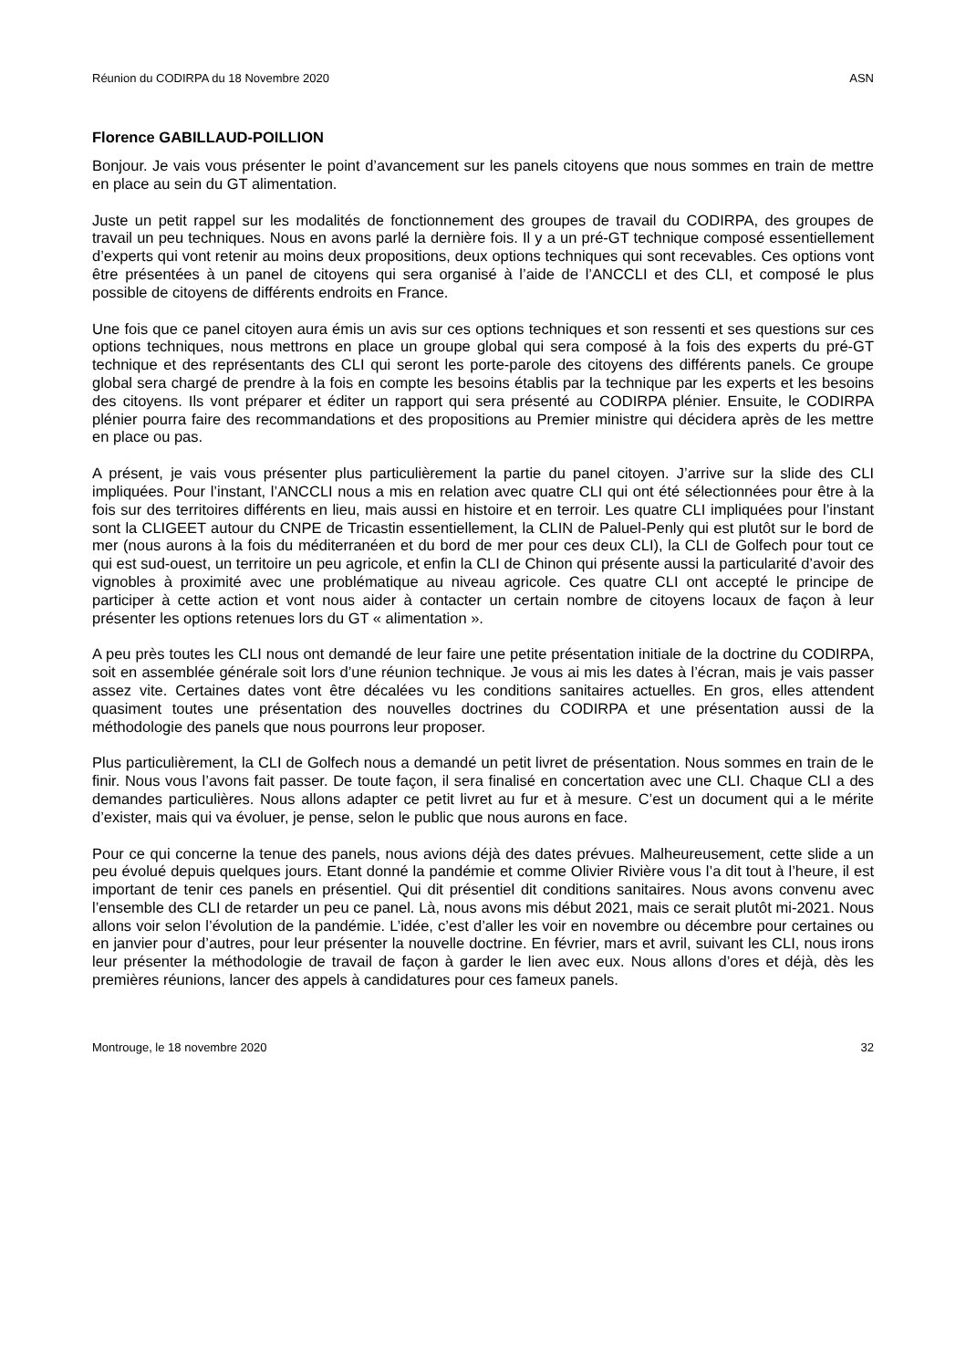Réunion du CODIRPA du 18 Novembre 2020 ASN
Florence GABILLAUD-POILLION
Bonjour. Je vais vous présenter le point d’avancement sur les panels citoyens que nous sommes en train de mettre en place au sein du GT alimentation.
Juste un petit rappel sur les modalités de fonctionnement des groupes de travail du CODIRPA, des groupes de travail un peu techniques. Nous en avons parlé la dernière fois. Il y a un pré-GT technique composé essentiellement d’experts qui vont retenir au moins deux propositions, deux options techniques qui sont recevables. Ces options vont être présentées à un panel de citoyens qui sera organisé à l’aide de l’ANCCLI et des CLI, et composé le plus possible de citoyens de différents endroits en France.
Une fois que ce panel citoyen aura émis un avis sur ces options techniques et son ressenti et ses questions sur ces options techniques, nous mettrons en place un groupe global qui sera composé à la fois des experts du pré-GT technique et des représentants des CLI qui seront les porte-parole des citoyens des différents panels. Ce groupe global sera chargé de prendre à la fois en compte les besoins établis par la technique par les experts et les besoins des citoyens. Ils vont préparer et éditer un rapport qui sera présenté au CODIRPA plénier. Ensuite, le CODIRPA plénier pourra faire des recommandations et des propositions au Premier ministre qui décidera après de les mettre en place ou pas.
A présent, je vais vous présenter plus particulièrement la partie du panel citoyen. J’arrive sur la slide des CLI impliquées. Pour l’instant, l’ANCCLI nous a mis en relation avec quatre CLI qui ont été sélectionnées pour être à la fois sur des territoires différents en lieu, mais aussi en histoire et en terroir. Les quatre CLI impliquées pour l’instant sont la CLIGEET autour du CNPE de Tricastin essentiellement, la CLIN de Paluel-Penly qui est plutôt sur le bord de mer (nous aurons à la fois du méditerranéen et du bord de mer pour ces deux CLI), la CLI de Golfech pour tout ce qui est sud-ouest, un territoire un peu agricole, et enfin la CLI de Chinon qui présente aussi la particularité d’avoir des vignobles à proximité avec une problématique au niveau agricole. Ces quatre CLI ont accepté le principe de participer à cette action et vont nous aider à contacter un certain nombre de citoyens locaux de façon à leur présenter les options retenues lors du GT « alimentation ».
A peu près toutes les CLI nous ont demandé de leur faire une petite présentation initiale de la doctrine du CODIRPA, soit en assemblée générale soit lors d’une réunion technique. Je vous ai mis les dates à l’écran, mais je vais passer assez vite. Certaines dates vont être décalées vu les conditions sanitaires actuelles. En gros, elles attendent quasiment toutes une présentation des nouvelles doctrines du CODIRPA et une présentation aussi de la méthodologie des panels que nous pourrons leur proposer.
Plus particulièrement, la CLI de Golfech nous a demandé un petit livret de présentation. Nous sommes en train de le finir. Nous vous l’avons fait passer. De toute façon, il sera finalisé en concertation avec une CLI. Chaque CLI a des demandes particulières. Nous allons adapter ce petit livret au fur et à mesure. C’est un document qui a le mérite d’exister, mais qui va évoluer, je pense, selon le public que nous aurons en face.
Pour ce qui concerne la tenue des panels, nous avions déjà des dates prévues. Malheureusement, cette slide a un peu évolué depuis quelques jours. Etant donné la pandémie et comme Olivier Rivière vous l’a dit tout à l’heure, il est important de tenir ces panels en présentiel. Qui dit présentiel dit conditions sanitaires. Nous avons convenu avec l’ensemble des CLI de retarder un peu ce panel. Là, nous avons mis début 2021, mais ce serait plutôt mi-2021. Nous allons voir selon l’évolution de la pandémie. L’idée, c’est d’aller les voir en novembre ou décembre pour certaines ou en janvier pour d’autres, pour leur présenter la nouvelle doctrine. En février, mars et avril, suivant les CLI, nous irons leur présenter la méthodologie de travail de façon à garder le lien avec eux. Nous allons d’ores et déjà, dès les premières réunions, lancer des appels à candidatures pour ces fameux panels.
Montrouge, le 18 novembre 2020 32